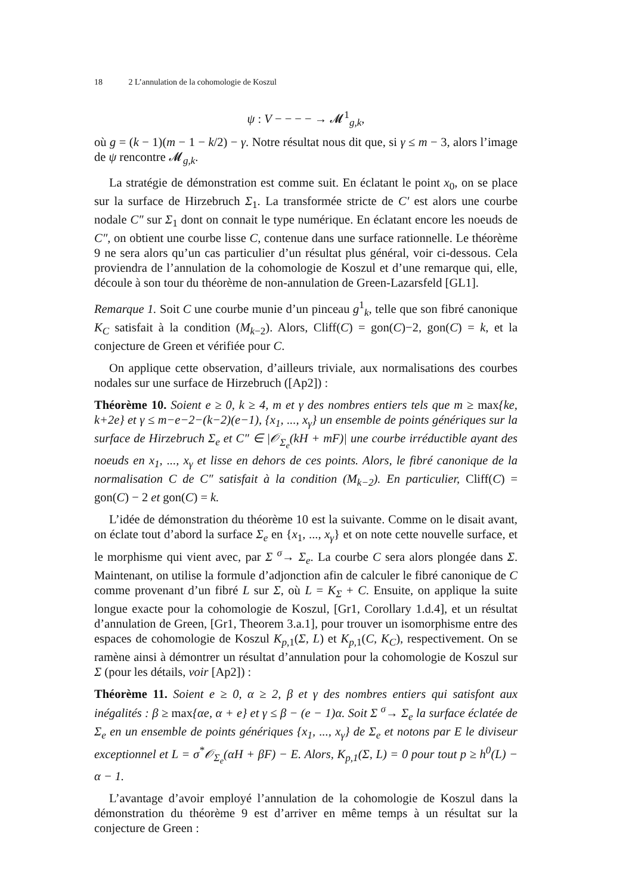18 2 L’annulation de la cohomologie de Koszul
ψ : V − − − − → 𝓜<sup>1</sup><sub>g,k</sub>,
où g = (k − 1)(m − 1 − k/2) − γ. Notre résultat nous dit que, si γ ≤ m − 3, alors l’image de ψ rencontre 𝓜<sub>g,k</sub>.
La stratégie de démonstration est comme suit. En éclatant le point x<sub>0</sub>, on se place sur la surface de Hirzebruch Σ<sub>1</sub>. La transformée stricte de C′ est alors une courbe nodale C″ sur Σ<sub>1</sub> dont on connait le type numérique. En éclatant encore les noeuds de C″, on obtient une courbe lisse C, contenue dans une surface rationnelle. Le théorème 9 ne sera alors qu’un cas particulier d’un résultat plus général, voir ci-dessous. Cela proviendra de l’annulation de la cohomologie de Koszul et d’une remarque qui, elle, découle à son tour du théorème de non-annulation de Green-Lazarsfeld [GL1].
Remarque 1. Soit C une courbe munie d’un pinceau g<sup>1</sup><sub>k</sub>, telle que son fibré canonique K<sub>C</sub> satisfait à la condition (M<sub>k−2</sub>). Alors, Cliff(C) = gon(C)−2, gon(C) = k, et la conjecture de Green et vérifiée pour C.
On applique cette observation, d’ailleurs triviale, aux normalisations des courbes nodales sur une surface de Hirzebruch ([Ap2]) :
Théorème 10. Soient e ≥ 0, k ≥ 4, m et γ des nombres entiers tels que m ≥ max{ke, k+2e} et γ ≤ m−e−2−(k−2)(e−1), {x<sub>1</sub>, ..., x<sub>γ</sub>} un ensemble de points génériques sur la surface de Hirzebruch Σ<sub>e</sub> et C″ ∈ |𝒪<sub>Σ<sub>e</sub></sub>(kH + mF)| une courbe irréductible ayant des noeuds en x<sub>1</sub>, ..., x<sub>γ</sub> et lisse en dehors de ces points. Alors, le fibré canonique de la normalisation C de C″ satisfait à la condition (M<sub>k−2</sub>). En particulier, Cliff(C) = gon(C) − 2 et gon(C) = k.
L’idée de démonstration du théorème 10 est la suivante. Comme on le disait avant, on éclate tout d’abord la surface Σ<sub>e</sub> en {x<sub>1</sub>, ..., x<sub>γ</sub>} et on note cette nouvelle surface, et le morphisme qui vient avec, par Σ <sup>σ</sup>→ Σ<sub>e</sub>. La courbe C sera alors plongée dans Σ. Maintenant, on utilise la formule d’adjonction afin de calculer le fibré canonique de C comme provenant d’un fibré L sur Σ, où L = K<sub>Σ</sub> + C. Ensuite, on applique la suite longue exacte pour la cohomologie de Koszul, [Gr1, Corollary 1.d.4], et un résultat d’annulation de Green, [Gr1, Theorem 3.a.1], pour trouver un isomorphisme entre des espaces de cohomologie de Koszul K<sub>p,1</sub>(Σ, L) et K<sub>p,1</sub>(C, K<sub>C</sub>), respectivement. On se ramène ainsi à démontrer un résultat d’annulation pour la cohomologie de Koszul sur Σ (pour les détails, voir [Ap2]) :
Théorème 11. Soient e ≥ 0, α ≥ 2, β et γ des nombres entiers qui satisfont aux inégalités : β ≥ max{αe, α + e} et γ ≤ β − (e − 1)α. Soit Σ <sup>σ</sup>→ Σ<sub>e</sub> la surface éclatée de Σ<sub>e</sub> en un ensemble de points génériques {x<sub>1</sub>, ..., x<sub>γ</sub>} de Σ<sub>e</sub> et notons par E le diviseur exceptionnel et L = σ<sup>*</sup>𝒪<sub>Σ<sub>e</sub></sub>(αH + βF) − E. Alors, K<sub>p,1</sub>(Σ, L) = 0 pour tout p ≥ h<sup>0</sup>(L) − α − 1.
L’avantage d’avoir employé l’annulation de la cohomologie de Koszul dans la démonstration du théorème 9 est d’arriver en même temps à un résultat sur la conjecture de Green :